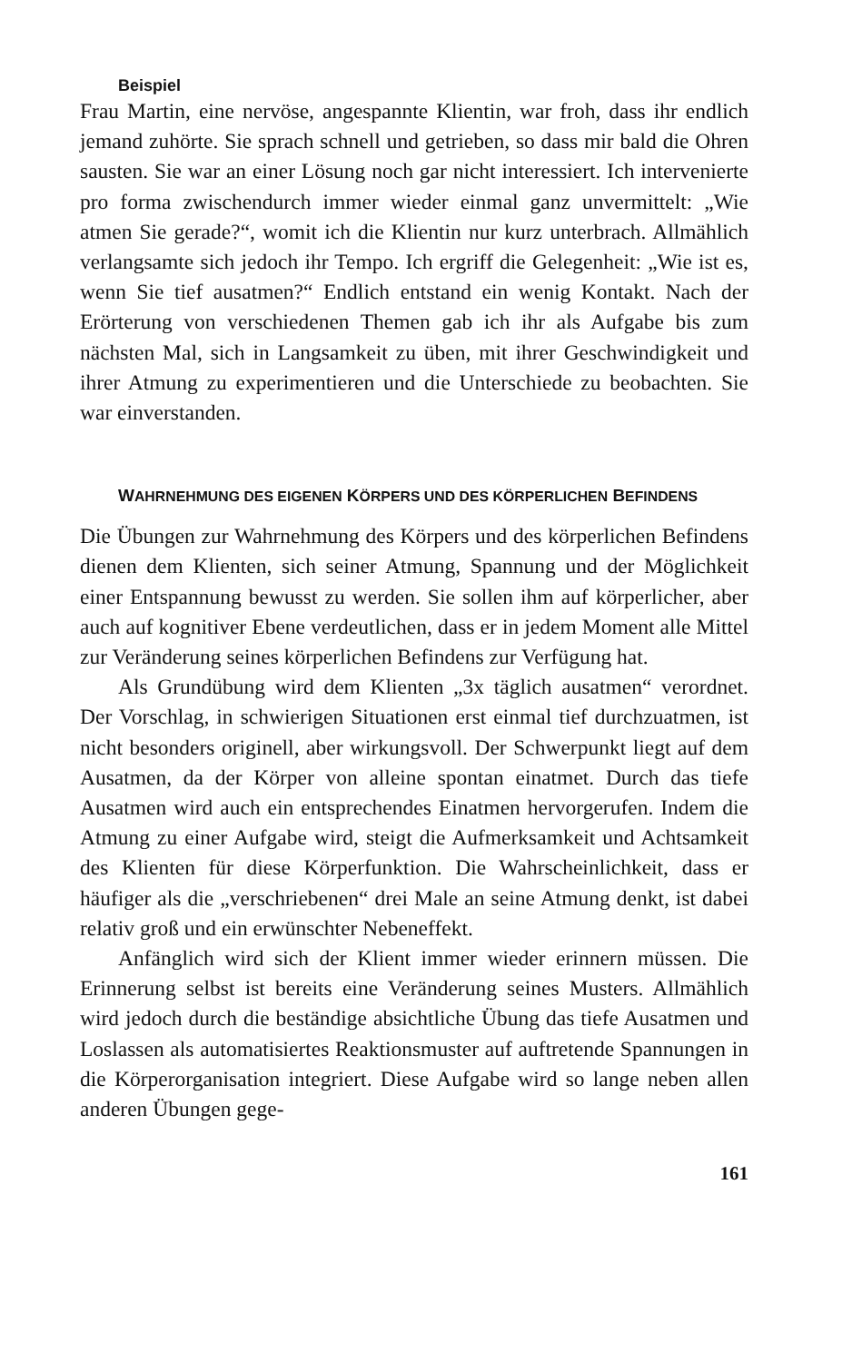Beispiel
Frau Martin, eine nervöse, angespannte Klientin, war froh, dass ihr endlich jemand zuhörte. Sie sprach schnell und getrieben, so dass mir bald die Ohren sausten. Sie war an einer Lösung noch gar nicht interessiert. Ich intervenierte pro forma zwischendurch immer wieder einmal ganz unvermittelt: „Wie atmen Sie gerade?“, womit ich die Klientin nur kurz unterbrach. Allmählich verlangsamte sich jedoch ihr Tempo. Ich ergriff die Gelegenheit: „Wie ist es, wenn Sie tief ausatmen?“ Endlich entstand ein wenig Kontakt. Nach der Erörterung von verschiedenen Themen gab ich ihr als Aufgabe bis zum nächsten Mal, sich in Langsamkeit zu üben, mit ihrer Geschwindigkeit und ihrer Atmung zu experimentieren und die Unterschiede zu beobachten. Sie war einverstanden.
WAHRNEHMUNG DES EIGENEN KÖRPERS UND DES KÖRPERLICHEN BEFINDENS
Die Übungen zur Wahrnehmung des Körpers und des körperlichen Befindens dienen dem Klienten, sich seiner Atmung, Spannung und der Möglichkeit einer Entspannung bewusst zu werden. Sie sollen ihm auf körperlicher, aber auch auf kognitiver Ebene verdeutlichen, dass er in jedem Moment alle Mittel zur Veränderung seines körperlichen Befindens zur Verfügung hat.
Als Grundübung wird dem Klienten „3x täglich ausatmen“ verordnet. Der Vorschlag, in schwierigen Situationen erst einmal tief durchzuatmen, ist nicht besonders originell, aber wirkungsvoll. Der Schwerpunkt liegt auf dem Ausatmen, da der Körper von alleine spontan einatmet. Durch das tiefe Ausatmen wird auch ein entsprechendes Einatmen hervorgerufen. Indem die Atmung zu einer Aufgabe wird, steigt die Aufmerksamkeit und Achtsamkeit des Klienten für diese Körperfunktion. Die Wahrscheinlichkeit, dass er häufiger als die „verschriebenen“ drei Male an seine Atmung denkt, ist dabei relativ groß und ein erwünschter Nebeneffekt.
Anfänglich wird sich der Klient immer wieder erinnern müssen. Die Erinnerung selbst ist bereits eine Veränderung seines Musters. Allmählich wird jedoch durch die beständige absichtliche Übung das tiefe Ausatmen und Loslassen als automatisiertes Reaktionsmuster auf auftretende Spannungen in die Körperorganisation integriert. Diese Aufgabe wird so lange neben allen anderen Übungen gege-
161